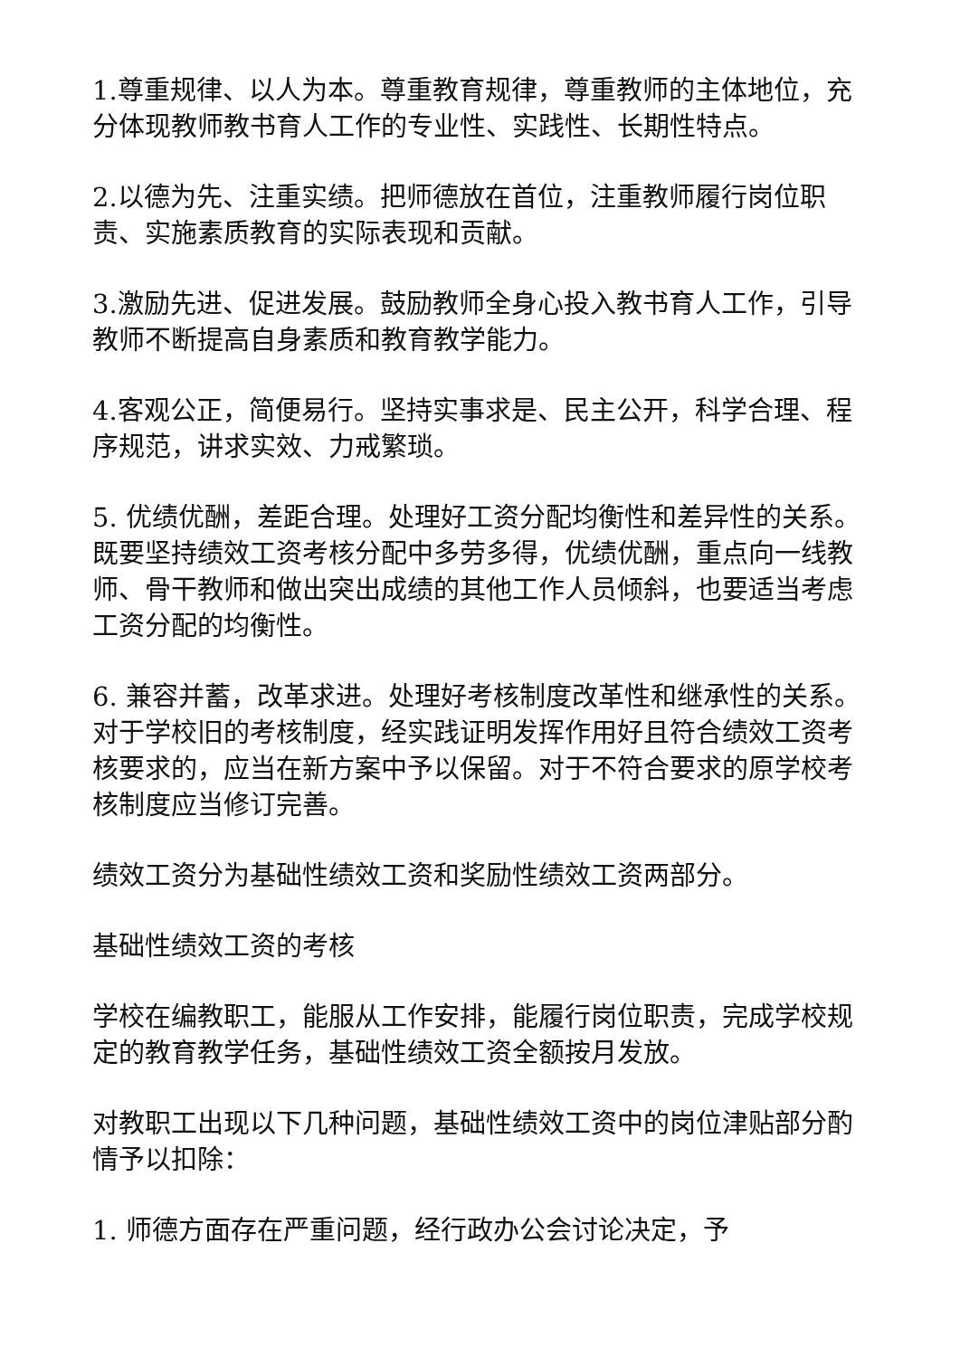1.尊重规律、以人为本。尊重教育规律，尊重教师的主体地位，充分体现教师教书育人工作的专业性、实践性、长期性特点。
2.以德为先、注重实绩。把师德放在首位，注重教师履行岗位职责、实施素质教育的实际表现和贡献。
3.激励先进、促进发展。鼓励教师全身心投入教书育人工作，引导教师不断提高自身素质和教育教学能力。
4.客观公正，简便易行。坚持实事求是、民主公开，科学合理、程序规范，讲求实效、力戒繁琐。
5. 优绩优酬，差距合理。处理好工资分配均衡性和差异性的关系。既要坚持绩效工资考核分配中多劳多得，优绩优酬，重点向一线教师、骨干教师和做出突出成绩的其他工作人员倾斜，也要适当考虑工资分配的均衡性。
6. 兼容并蓄，改革求进。处理好考核制度改革性和继承性的关系。对于学校旧的考核制度，经实践证明发挥作用好且符合绩效工资考核要求的，应当在新方案中予以保留。对于不符合要求的原学校考核制度应当修订完善。
绩效工资分为基础性绩效工资和奖励性绩效工资两部分。
基础性绩效工资的考核
学校在编教职工，能服从工作安排，能履行岗位职责，完成学校规定的教育教学任务，基础性绩效工资全额按月发放。
对教职工出现以下几种问题，基础性绩效工资中的岗位津贴部分酌情予以扣除：
1. 师德方面存在严重问题，经行政办公会讨论决定，予